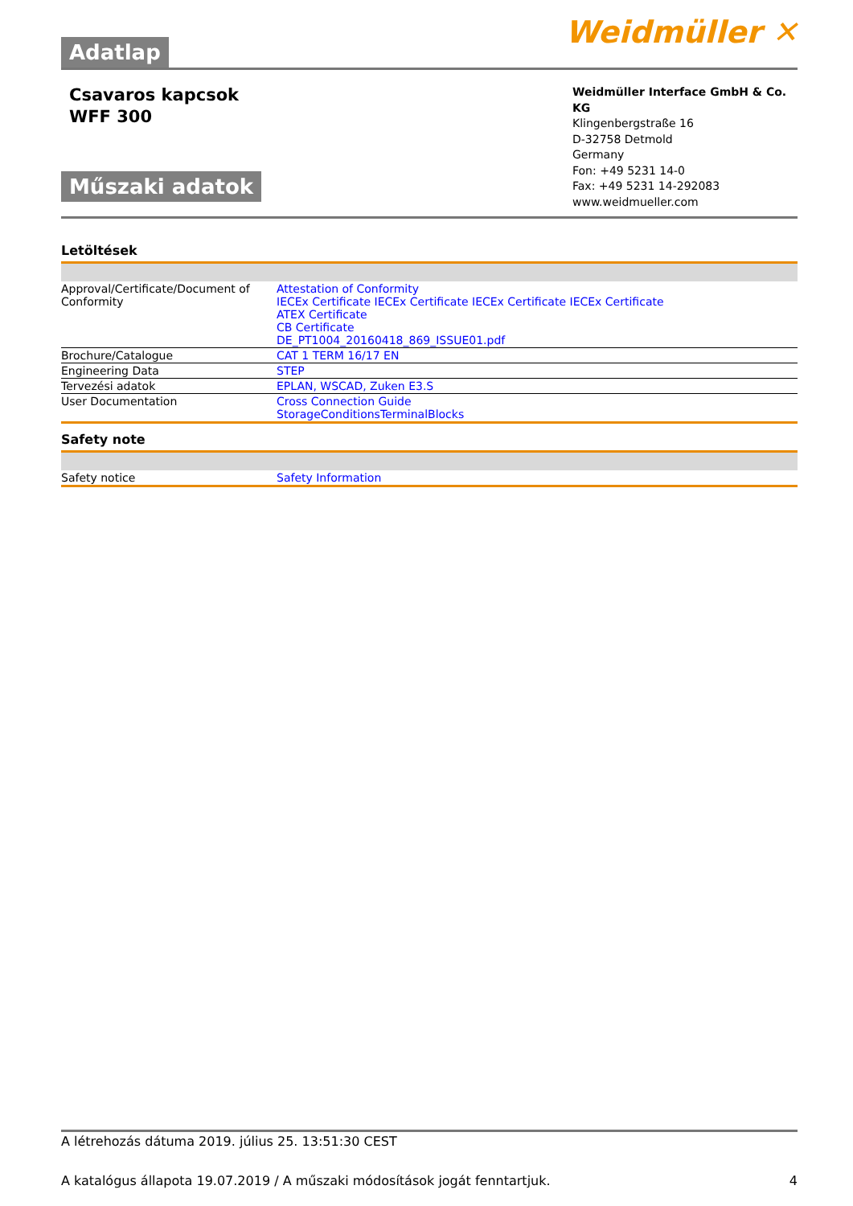Adatlap
Weidmüller ✕
Csavaros kapcsok
WFF 300
Műszaki adatok
Weidmüller Interface GmbH & Co. KG
Klingenbergstraße 16
D-32758 Detmold
Germany
Fon: +49 5231 14-0
Fax: +49 5231 14-292083
www.weidmueller.com
Letöltések
| Approval/Certificate/Document of Conformity | Attestation of Conformity IECEx Certificate IECEx Certificate IECEx Certificate IECEx Certificate ATEX Certificate CB Certificate DE_PT1004_20160418_869_ISSUE01.pdf |
| Brochure/Catalogue | CAT 1 TERM 16/17 EN |
| Engineering Data | STEP |
| Tervezési adatok | EPLAN, WSCAD, Zuken E3.S |
| User Documentation | Cross Connection Guide StorageConditionsTerminalBlocks |
Safety note
| Safety notice | Safety Information |
A létrehozás dátuma 2019. július 25. 13:51:30 CEST
A katalógus állapota 19.07.2019 / A műszaki módosítások jogát fenntartjuk. 4